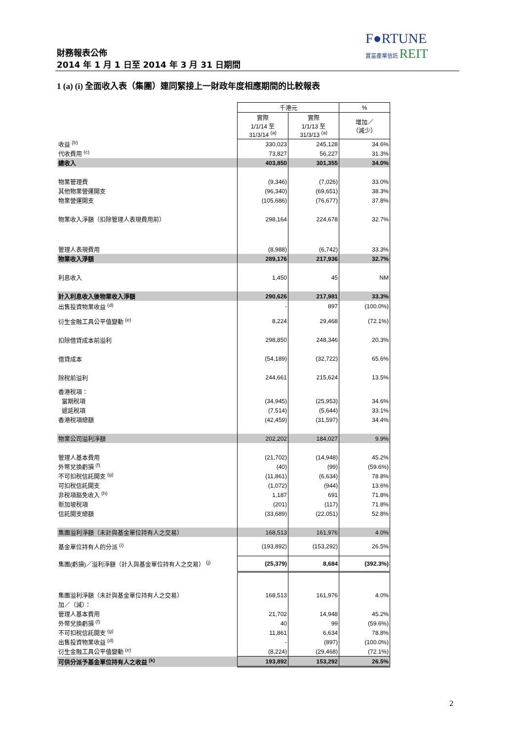F●RTUNE
置富產業信託 REIT
財務報表公佈
2014 年 1 月 1 日至 2014 年 3 月 31 日期間
1 (a) (i) 全面收入表（集團）連同緊接上一財政年度相應期間的比較報表
| | 千港元 | | % |
| | 實際 1/1/14 至 31/3/14 <sup>(a)</sup> | 實際 1/1/13 至 31/3/13 <sup>(a)</sup> | 增加／ （減少） |
| 收益 <sup>(b)</sup> | 330,023 | 245,128 | 34.6% |
| 代收費用 <sup>(c)</sup> | 73,827 | 56,227 | 31.3% |
| 總收入 | 403,850 | 301,355 | 34.0% |
| 物業管理費 | (9,346) | (7,026) | 33.0% |
| 其他物業營運開支 | (96,340) | (69,651) | 38.3% |
| 物業營運開支 | (105,686) | (76,677) | 37.8% |
| 物業收入淨額（扣除管理人表現費用前） | 298,164 | 224,678 | 32.7% |
| 管理人表現費用 | (8,988) | (6,742) | 33.3% |
| 物業收入淨額 | 289,176 | 217,936 | 32.7% |
| 利息收入 | 1,450 | 45 | NM |
| 計入利息收入後物業收入淨額 | 290,626 | 217,981 | 33.3% |
| 出售投資物業收益 <sup>(d)</sup> | - | 897 | (100.0%) |
| 衍生金融工具公平值變動 <sup>(e)</sup> | 8,224 | 29,468 | (72.1%) |
| 扣除借貸成本前溢利 | 298,850 | 248,346 | 20.3% |
| 借貸成本 | (54,189) | (32,722) | 65.6% |
| 除稅前溢利 | 244,661 | 215,624 | 13.5% |
| 香港稅項： | | | |
| 當期稅項 | (34,945) | (25,953) | 34.6% |
| 遞延稅項 | (7,514) | (5,644) | 33.1% |
| 香港稅項總額 | (42,459) | (31,597) | 34.4% |
| 物業公司溢利淨額 | 202,202 | 184,027 | 9.9% |
| 管理人基本費用 | (21,702) | (14,948) | 45.2% |
| 外幣兌換虧損 <sup>(f)</sup> | (40) | (99) | (59.6%) |
| 不可扣稅信託開支 <sup>(g)</sup> | (11,861) | (6,634) | 78.8% |
| 可扣稅信託開支 | (1,072) | (944) | 13.6% |
| 非稅項豁免收入 <sup>(h)</sup> | 1,187 | 691 | 71.8% |
| 新加坡稅項 | (201) | (117) | 71.8% |
| 信託開支總額 | (33,689) | (22,051) | 52.8% |
| 集團溢利淨額（未計與基金單位持有人之交易） | 168,513 | 161,976 | 4.0% |
| 基金單位持有人的分派 <sup>(i)</sup> | (193,892) | (153,292) | 26.5% |
| 集團(虧損)／溢利淨額（計入與基金單位持有人之交易） <sup>(j)</sup> | (25,379) | 8,684 | (392.3%) |
| 集團溢利淨額（未計與基金單位持有人之交易） | 168,513 | 161,976 | 4.0% |
| 加／（減）： | | | |
| 管理人基本費用 | 21,702 | 14,948 | 45.2% |
| 外幣兌換虧損 <sup>(f)</sup> | 40 | 99 | (59.6%) |
| 不可扣稅信託開支 <sup>(g)</sup> | 11,861 | 6,634 | 78.8% |
| 出售投資物業收益 <sup>(d)</sup> | - | (897) | (100.0%) |
| 衍生金融工具公平值變動 <sup>(e)</sup> | (8,224) | (29,468) | (72.1%) |
| 可供分派予基金單位持有人之收益 <sup>(k)</sup> | 193,892 | 153,292 | 26.5% |
2